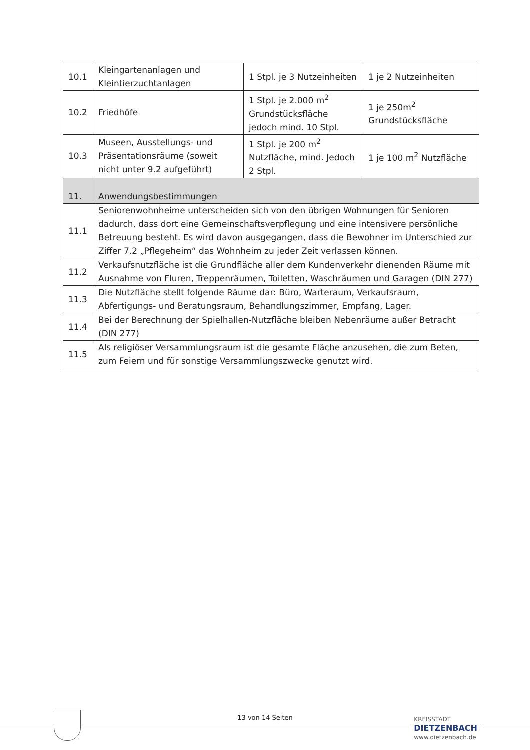| 10.1 | Kleingartenanlagen und Kleintierzuchtanlagen | 1 Stpl. je 3 Nutzeinheiten | 1 je 2 Nutzeinheiten |
| 10.2 | Friedhöfe | 1 Stpl. je 2.000 m<sup>2</sup> Grundstücksfläche jedoch mind. 10 Stpl. | 1 je 250m<sup>2</sup> Grundstücksfläche |
| 10.3 | Museen, Ausstellungs- und Präsentationsräume (soweit nicht unter 9.2 aufgeführt) | 1 Stpl. je 200 m<sup>2</sup> Nutzfläche, mind. Jedoch 2 Stpl. | 1 je 100 m<sup>2</sup> Nutzfläche |
| 11. | Anwendungsbestimmungen | | |
| 11.1 | Seniorenwohnheime unterscheiden sich von den übrigen Wohnungen für Senioren dadurch, dass dort eine Gemeinschaftsverpflegung und eine intensivere persönliche Betreuung besteht. Es wird davon ausgegangen, dass die Bewohner im Unterschied zur Ziffer 7.2 „Pflegeheim“ das Wohnheim zu jeder Zeit verlassen können. | | |
| 11.2 | Verkaufsnutzfläche ist die Grundfläche aller dem Kundenverkehr dienenden Räume mit Ausnahme von Fluren, Treppenräumen, Toiletten, Waschräumen und Garagen (DIN 277) | | |
| 11.3 | Die Nutzfläche stellt folgende Räume dar: Büro, Warteraum, Verkaufsraum, Abfertigungs- und Beratungsraum, Behandlungszimmer, Empfang, Lager. | | |
| 11.4 | Bei der Berechnung der Spielhallen-Nutzfläche bleiben Nebenräume außer Betracht (DIN 277) | | |
| 11.5 | Als religiöser Versammlungsraum ist die gesamte Fläche anzusehen, die zum Beten, zum Feiern und für sonstige Versammlungszwecke genutzt wird. | | |
13 von 14 Seiten
KREISSTADT
DIETZENBACH
www.dietzenbach.de